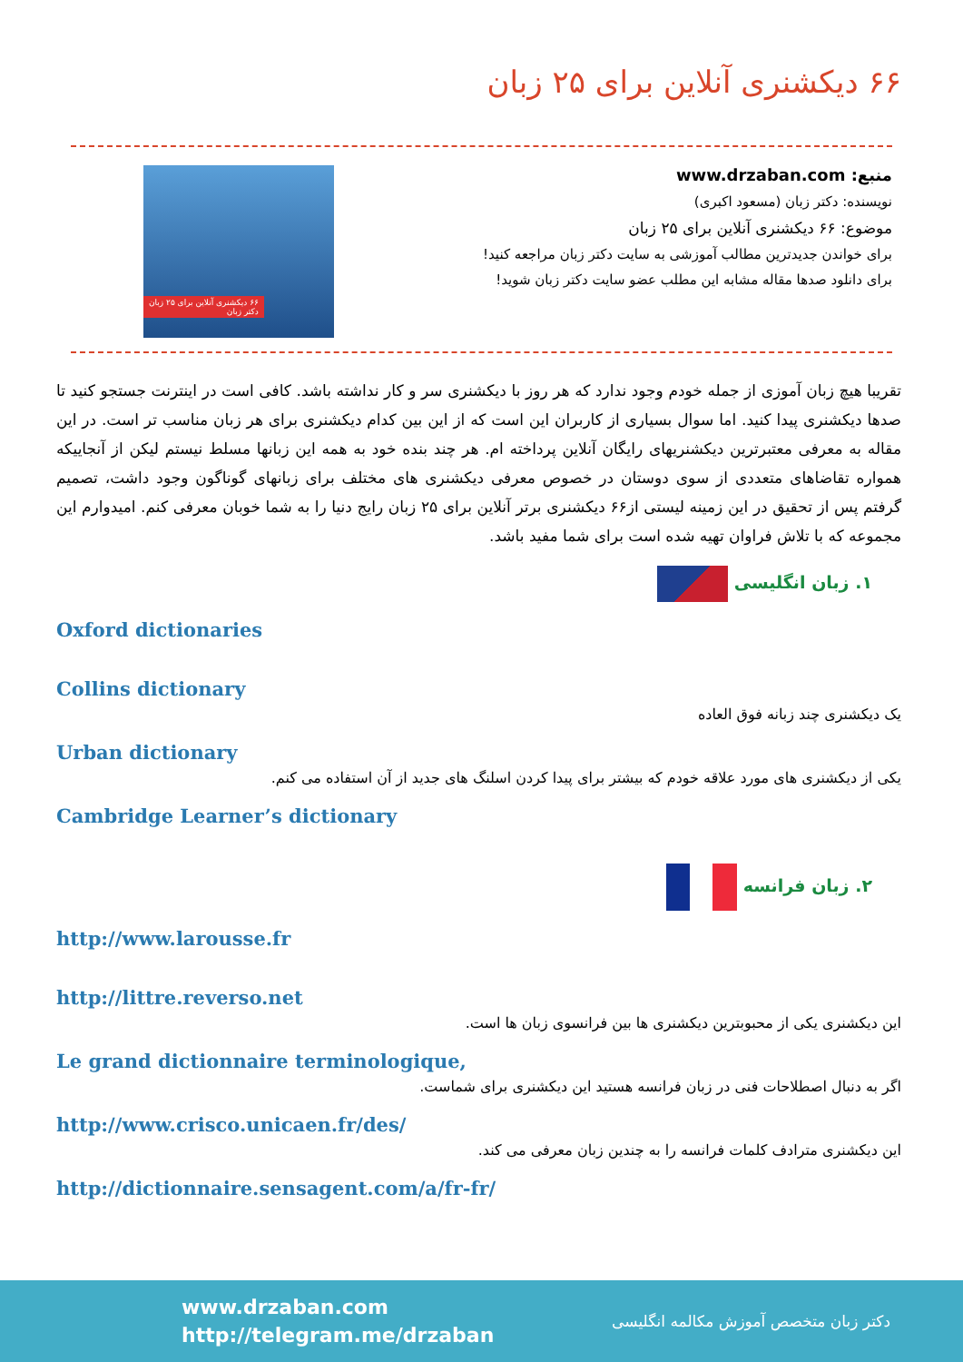۶۶ دیکشنری آنلاین برای ۲۵ زبان
منبع: www.drzaban.com
نویسنده: دکتر زبان (مسعود اکبری)
موضوع: ۶۶ دیکشنری آنلاین برای ۲۵ زبان
برای خواندن جدیدترین مطالب آموزشی به سایت دکتر زبان مراجعه کنید!
برای دانلود صدها مقاله مشابه این مطلب عضو سایت دکتر زبان شوید!
۶۶ دیکشنری آنلاین برای ۲۵ زبان
دکتر زبان
تقریبا هیچ زبان آموزی از جمله خودم وجود ندارد که هر روز با دیکشنری سر و کار نداشته باشد. کافی است در اینترنت جستجو کنید تا صدها دیکشنری پیدا کنید. اما سوال بسیاری از کاربران این است که از این بین کدام دیکشنری برای هر زبان مناسب تر است. در این مقاله به معرفی معتبرترین دیکشنریهای رایگان آنلاین پرداخته ام. هر چند بنده خود به همه این زبانها مسلط نیستم لیکن از آنجاییکه همواره تقاضاهای متعددی از سوی دوستان در خصوص معرفی دیکشنری های مختلف برای زبانهای گوناگون وجود داشت، تصمیم گرفتم پس از تحقیق در این زمینه لیستی از۶۶ دیکشنری برتر آنلاین برای ۲۵ زبان رایج دنیا را به شما خوبان معرفی کنم. امیدوارم این مجموعه که با تلاش فراوان تهیه شده است برای شما مفید باشد.
۱. زبان انگلیسی
Oxford dictionaries
Collins dictionary
یک دیکشنری چند زبانه فوق العاده
Urban dictionary
یکی از دیکشنری های مورد علاقه خودم که بیشتر برای پیدا کردن اسلنگ های جدید از آن استفاده می کنم.
Cambridge Learner’s dictionary
۲. زبان فرانسه
http://www.larousse.fr
http://littre.reverso.net
این دیکشنری یکی از محبوبترین دیکشنری ها بین فرانسوی زبان ها است.
Le grand dictionnaire terminologique,
اگر به دنبال اصطلاحات فنی در زبان فرانسه هستید این دیکشنری برای شماست.
http://www.crisco.unicaen.fr/des/
این دیکشنری مترادف کلمات فرانسه را به چندین زبان معرفی می کند.
http://dictionnaire.sensagent.com/a/fr-fr/
www.drzaban.com
http://telegram.me/drzaban
دکتر زبان متخصص آموزش مکالمه انگلیسی